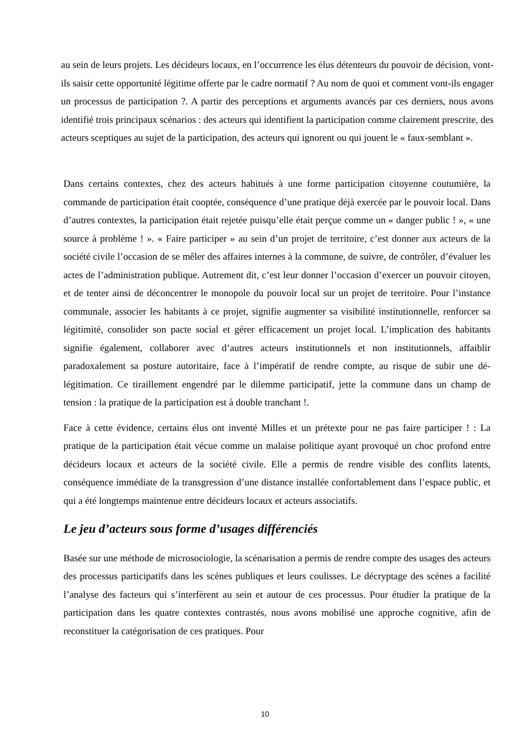au sein de leurs projets. Les décideurs locaux, en l’occurrence les élus détenteurs du pouvoir de décision, vont-ils saisir cette opportunité légitime offerte par le cadre normatif ? Au nom de quoi et comment vont-ils engager un processus de participation ?. A partir des perceptions et arguments avancés par ces derniers, nous avons identifié trois principaux scénarios : des acteurs qui identifient la participation comme clairement prescrite, des acteurs sceptiques au sujet de la participation, des acteurs qui ignorent ou qui jouent le « faux-semblant ».
Dans certains contextes, chez des acteurs habitués à une forme participation citoyenne coutumière, la commande de participation était cooptée, conséquence d’une pratique déjà exercée par le pouvoir local. Dans d’autres contextes, la participation était rejetée puisqu’elle était perçue comme un « danger public ! », « une source à problème ! ». « Faire participer » au sein d’un projet de territoire, c’est donner aux acteurs de la société civile l’occasion de se mêler des affaires internes à la commune, de suivre, de contrôler, d’évaluer les actes de l’administration publique. Autrement dit, c’est leur donner l’occasion d’exercer un pouvoir citoyen, et de tenter ainsi de déconcentrer le monopole du pouvoir local sur un projet de territoire. Pour l’instance communale, associer les habitants à ce projet, signifie augmenter sa visibilité institutionnelle, renforcer sa légitimité, consolider son pacte social et gérer efficacement un projet local. L’implication des habitants signifie également, collaborer avec d’autres acteurs institutionnels et non institutionnels, affaiblir paradoxalement sa posture autoritaire, face à l’impératif de rendre compte, au risque de subir une dé-légitimation. Ce tiraillement engendré par le dilemme participatif, jette la commune dans un champ de tension : la pratique de la participation est à double tranchant !.
Face à cette évidence, certains élus ont inventé Milles et un prétexte pour ne pas faire participer ! : La pratique de la participation était vécue comme un malaise politique ayant provoqué un choc profond entre décideurs locaux et acteurs de la société civile. Elle a permis de rendre visible des conflits latents, conséquence immédiate de la transgression d’une distance installée confortablement dans l’espace public, et qui a été longtemps maintenue entre décideurs locaux et acteurs associatifs.
Le jeu d’acteurs sous forme d’usages différenciés
Basée sur une méthode de microsociologie, la scénarisation a permis de rendre compte des usages des acteurs des processus participatifs dans les scènes publiques et leurs coulisses. Le décryptage des scènes a facilité l’analyse des facteurs qui s’interfèrent au sein et autour de ces processus. Pour étudier la pratique de la participation dans les quatre contextes contrastés, nous avons mobilisé une approche cognitive, afin de reconstituer la catégorisation de ces pratiques. Pour
10